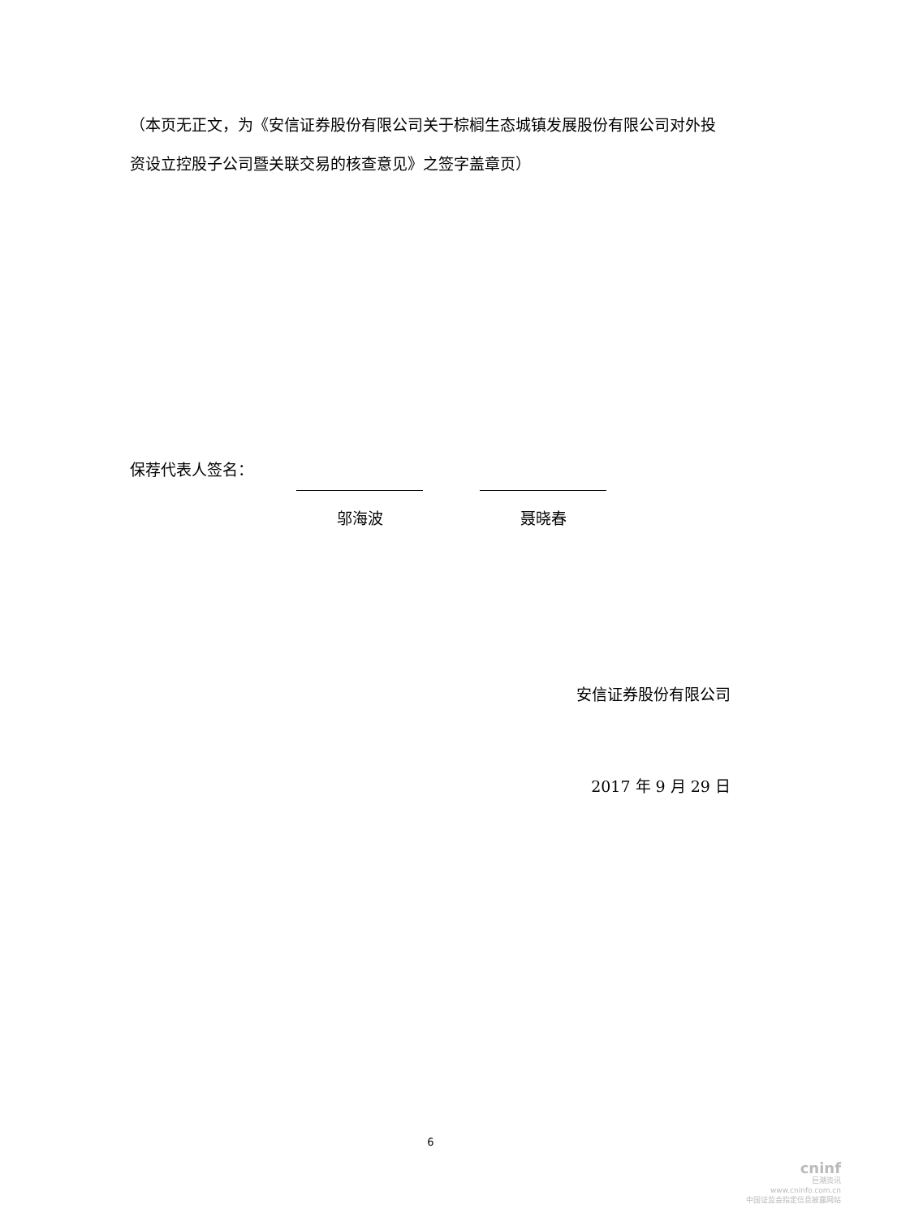（本页无正文，为《安信证券股份有限公司关于棕榈生态城镇发展股份有限公司对外投资设立控股子公司暨关联交易的核查意见》之签字盖章页）
保荐代表人签名：
邬海波 聂晓春
安信证券股份有限公司
2017 年 9 月 29 日
6
cninf
巨潮资讯
www.cninfo.com.cn
中国证监会指定信息披露网站